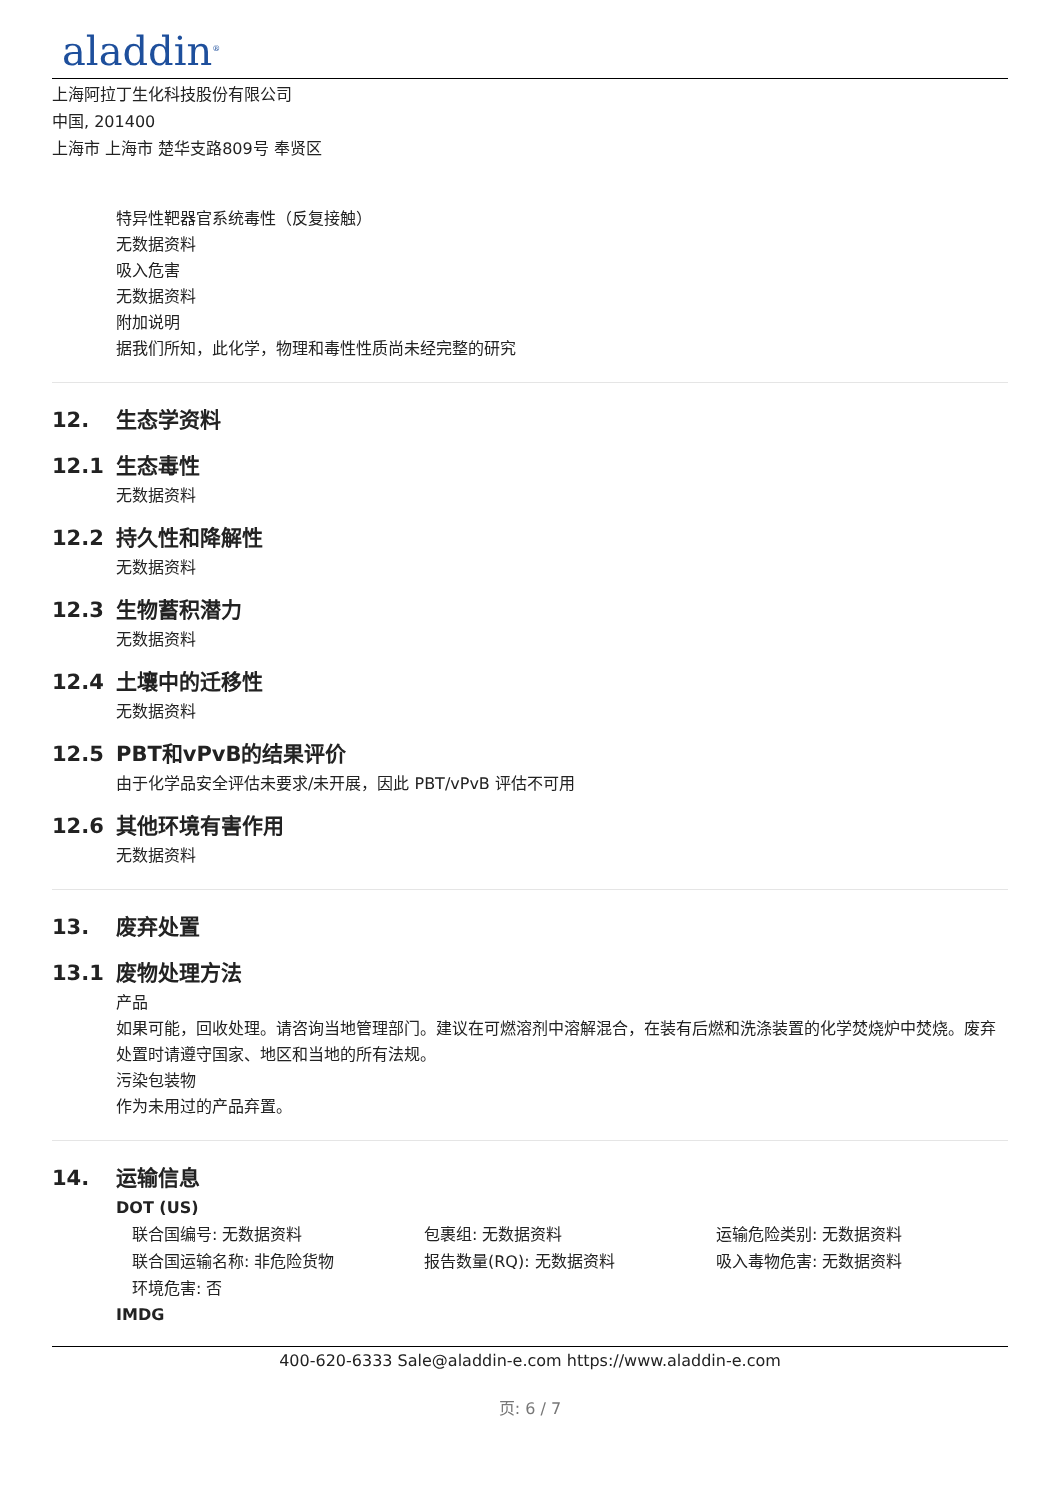aladdin<sup>®</sup>
上海阿拉丁生化科技股份有限公司
中国, 201400
上海市 上海市 楚华支路809号 奉贤区
特异性靶器官系统毒性（反复接触）
无数据资料
吸入危害
无数据资料
附加说明
据我们所知，此化学，物理和毒性性质尚未经完整的研究
12. 生态学资料
12.1 生态毒性
无数据资料
12.2 持久性和降解性
无数据资料
12.3 生物蓄积潜力
无数据资料
12.4 土壤中的迁移性
无数据资料
12.5 PBT和vPvB的结果评价
由于化学品安全评估未要求/未开展，因此 PBT/vPvB 评估不可用
12.6 其他环境有害作用
无数据资料
13. 废弃处置
13.1 废物处理方法
产品
如果可能，回收处理。请咨询当地管理部门。建议在可燃溶剂中溶解混合，在装有后燃和洗涤装置的化学焚烧炉中焚烧。废弃处置时请遵守国家、地区和当地的所有法规。
污染包装物
作为未用过的产品弃置。
14. 运输信息
DOT (US)
联合国编号: 无数据资料 包裹组: 无数据资料 运输危险类别: 无数据资料
联合国运输名称: 非危险货物 报告数量(RQ): 无数据资料 吸入毒物危害: 无数据资料
环境危害: 否
IMDG
400-620-6333 Sale@aladdin-e.com https://www.aladdin-e.com
页: 6 / 7